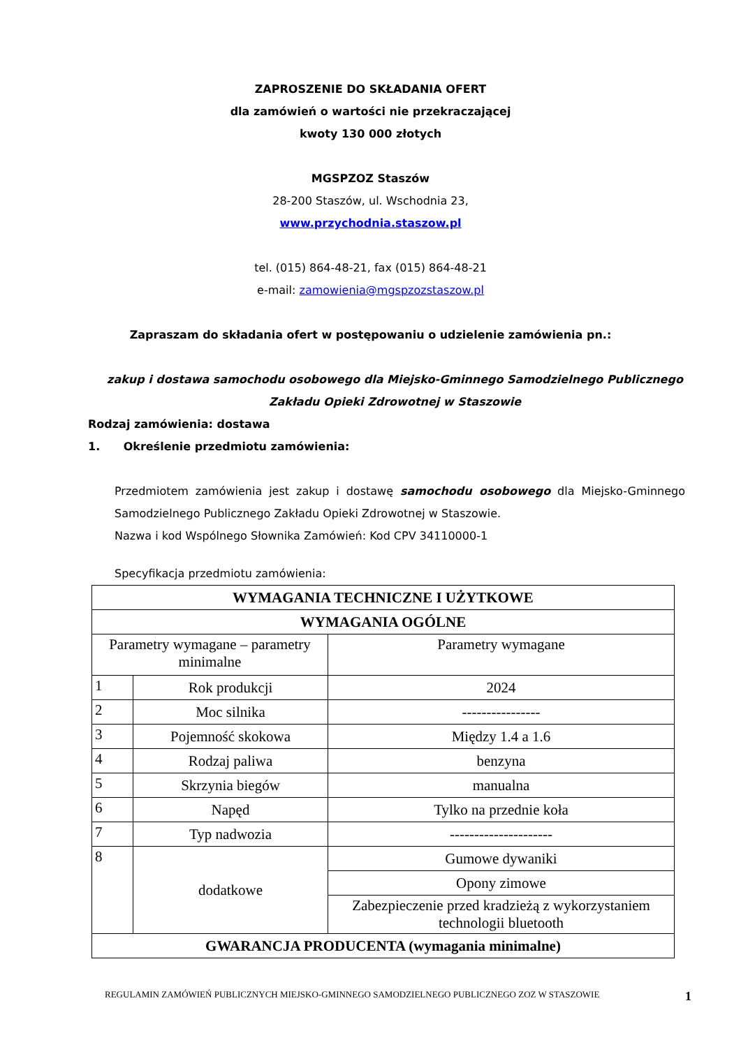ZAPROSZENIE DO SKŁADANIA OFERT
dla zamówień o wartości nie przekraczającej
kwoty 130 000 złotych
MGSPZOZ Staszów
28-200 Staszów, ul. Wschodnia 23,
www.przychodnia.staszow.pl
tel. (015) 864-48-21, fax (015) 864-48-21
e-mail: zamowienia@mgspzozstaszow.pl
Zapraszam do składania ofert w postępowaniu o udzielenie zamówienia pn.:
zakup i dostawa samochodu osobowego dla Miejsko-Gminnego Samodzielnego Publicznego Zakładu Opieki Zdrowotnej w Staszowie
Rodzaj zamówienia: dostawa
1. Określenie przedmiotu zamówienia:
Przedmiotem zamówienia jest zakup i dostawę samochodu osobowego dla Miejsko-Gminnego Samodzielnego Publicznego Zakładu Opieki Zdrowotnej w Staszowie.
Nazwa i kod Wspólnego Słownika Zamówień: Kod CPV 34110000-1
Specyfikacja przedmiotu zamówienia:
| WYMAGANIA TECHNICZNE I UŻYTKOWE | | |
| --- | --- | --- |
| WYMAGANIA OGÓLNE | | |
| Parametry wymagane – parametry minimalne | | Parametry wymagane |
| 1 | Rok produkcji | 2024 |
| 2 | Moc silnika | ---------------- |
| 3 | Pojemność skokowa | Między 1.4 a 1.6 |
| 4 | Rodzaj paliwa | benzyna |
| 5 | Skrzynia biegów | manualna |
| 6 | Napęd | Tylko na przednie koła |
| 7 | Typ nadwozia | --------------------- |
| 8 | dodatkowe | Gumowe dywaniki |
| | | Opony zimowe |
| | | Zabezpieczenie przed kradzieżą z wykorzystaniem technologii bluetooth |
| GWARANCJA PRODUCENTA (wymagania minimalne) | | |
REGULAMIN ZAMÓWIEŃ PUBLICZNYCH MIEJSKO-GMINNEGO SAMODZIELNEGO PUBLICZNEGO ZOZ W STASZOWIE 1